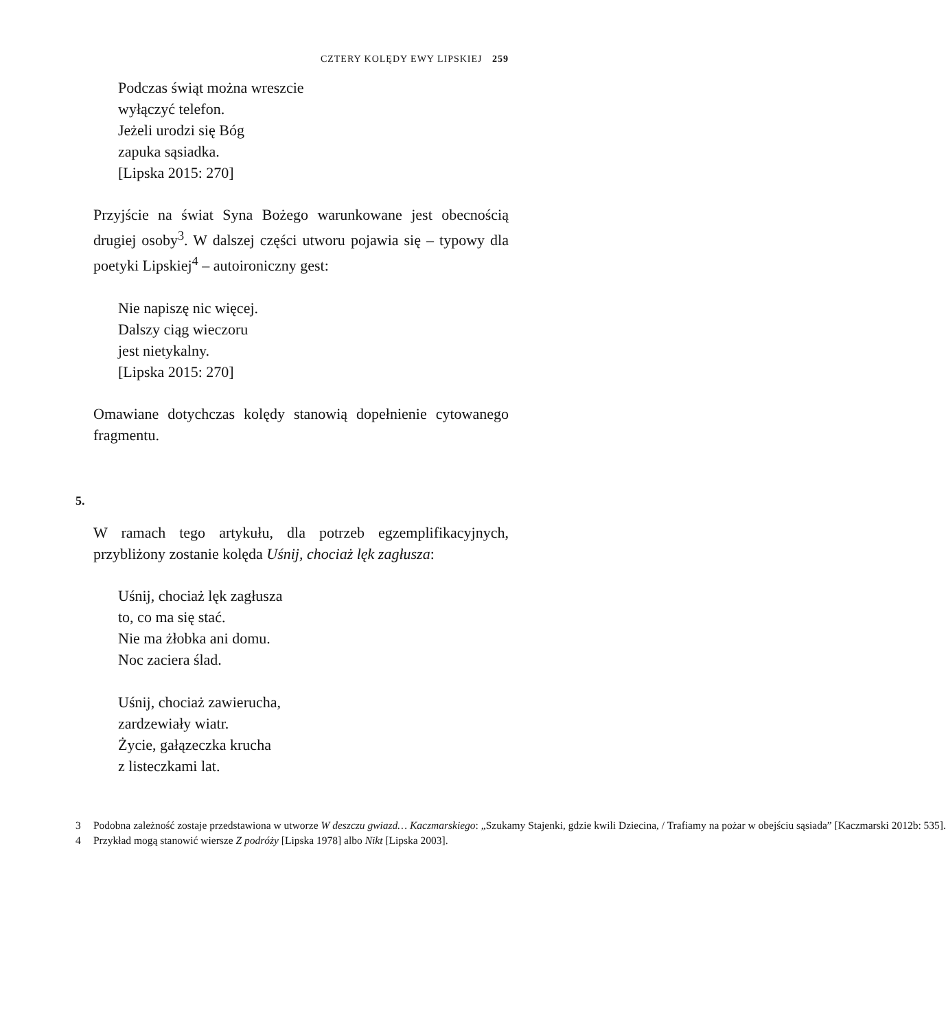CZTERY KOLĘDY EWY LIPSKIEJ 259
Podczas świąt można wreszcie
wyłączyć telefon.
Jeżeli urodzi się Bóg
zapuka sąsiadka.
[Lipska 2015: 270]
Przyjście na świat Syna Bożego warunkowane jest obecnością drugiej osoby<sup>3</sup>. W dalszej części utworu pojawia się – typowy dla poetyki Lipskiej<sup>4</sup> – autoironiczny gest:
Nie napiszę nic więcej.
Dalszy ciąg wieczoru
jest nietykalny.
[Lipska 2015: 270]
Omawiane dotychczas kolędy stanowią dopełnienie cytowanego fragmentu.
5.
W ramach tego artykułu, dla potrzeb egzemplifikacyjnych, przybliżony zostanie kolęda Uśnij, chociaż lęk zagłusza:
Uśnij, chociaż lęk zagłusza
to, co ma się stać.
Nie ma żłobka ani domu.
Noc zaciera ślad.
Uśnij, chociaż zawierucha,
zardzewiały wiatr.
Życie, gałązeczka krucha
z listeczkami lat.
3 Podobna zależność zostaje przedstawiona w utworze W deszczu gwiazd… Kaczmarskiego: „Szukamy Stajenki, gdzie kwili Dziecina, / Trafiamy na pożar w obejściu sąsiada” [Kaczmarski 2012b: 535].
4 Przykład mogą stanowić wiersze Z podróży [Lipska 1978] albo Nikt [Lipska 2003].